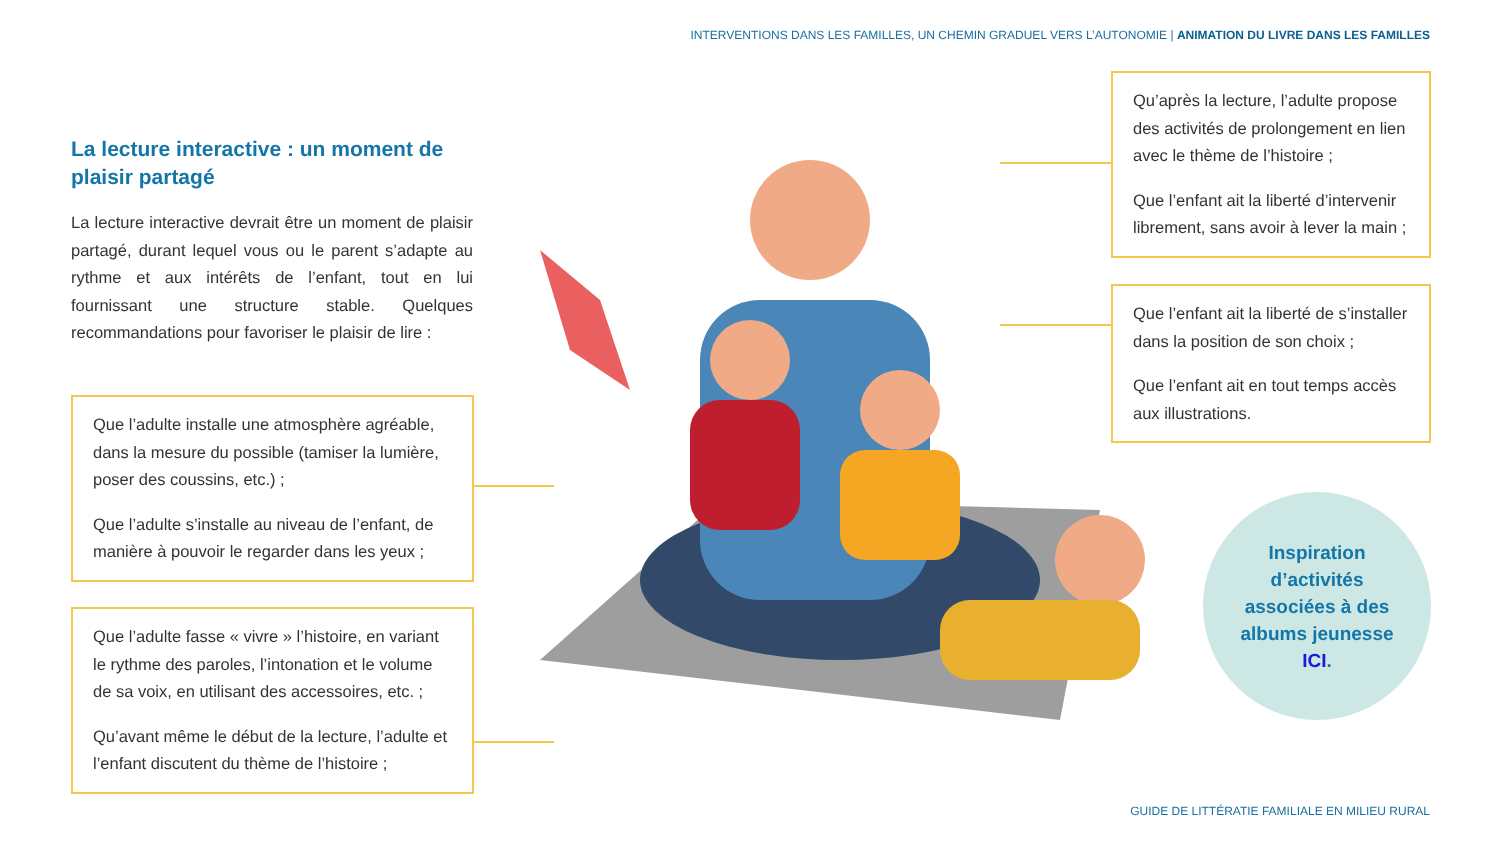INTERVENTIONS DANS LES FAMILLES, UN CHEMIN GRADUEL VERS L’AUTONOMIE | ANIMATION DU LIVRE DANS LES FAMILLES
La lecture interactive : un moment de plaisir partagé
La lecture interactive devrait être un moment de plaisir partagé, durant lequel vous ou le parent s’adapte au rythme et aux intérêts de l’enfant, tout en lui fournissant une structure stable. Quelques recommandations pour favoriser le plaisir de lire :
Qu’après la lecture, l’adulte propose des activités de prolongement en lien avec le thème de l’histoire ;
Que l’enfant ait la liberté d’intervenir librement, sans avoir à lever la main ;
Que l’enfant ait la liberté de s’installer dans la position de son choix ;
Que l’enfant ait en tout temps accès aux illustrations.
Que l’adulte installe une atmosphère agréable, dans la mesure du possible (tamiser la lumière, poser des coussins, etc.) ;
Que l’adulte s’installe au niveau de l’enfant, de manière à pouvoir le regarder dans les yeux ;
Que l’adulte fasse « vivre » l’histoire, en variant le rythme des paroles, l’intonation et le volume de sa voix, en utilisant des accessoires, etc. ;
Qu’avant même le début de la lecture, l’adulte et l’enfant discutent du thème de l’histoire ;
Inspiration
d’activités
associées à des
albums jeunesse
ICI.
GUIDE DE LITTÉRATIE FAMILIALE EN MILIEU RURAL